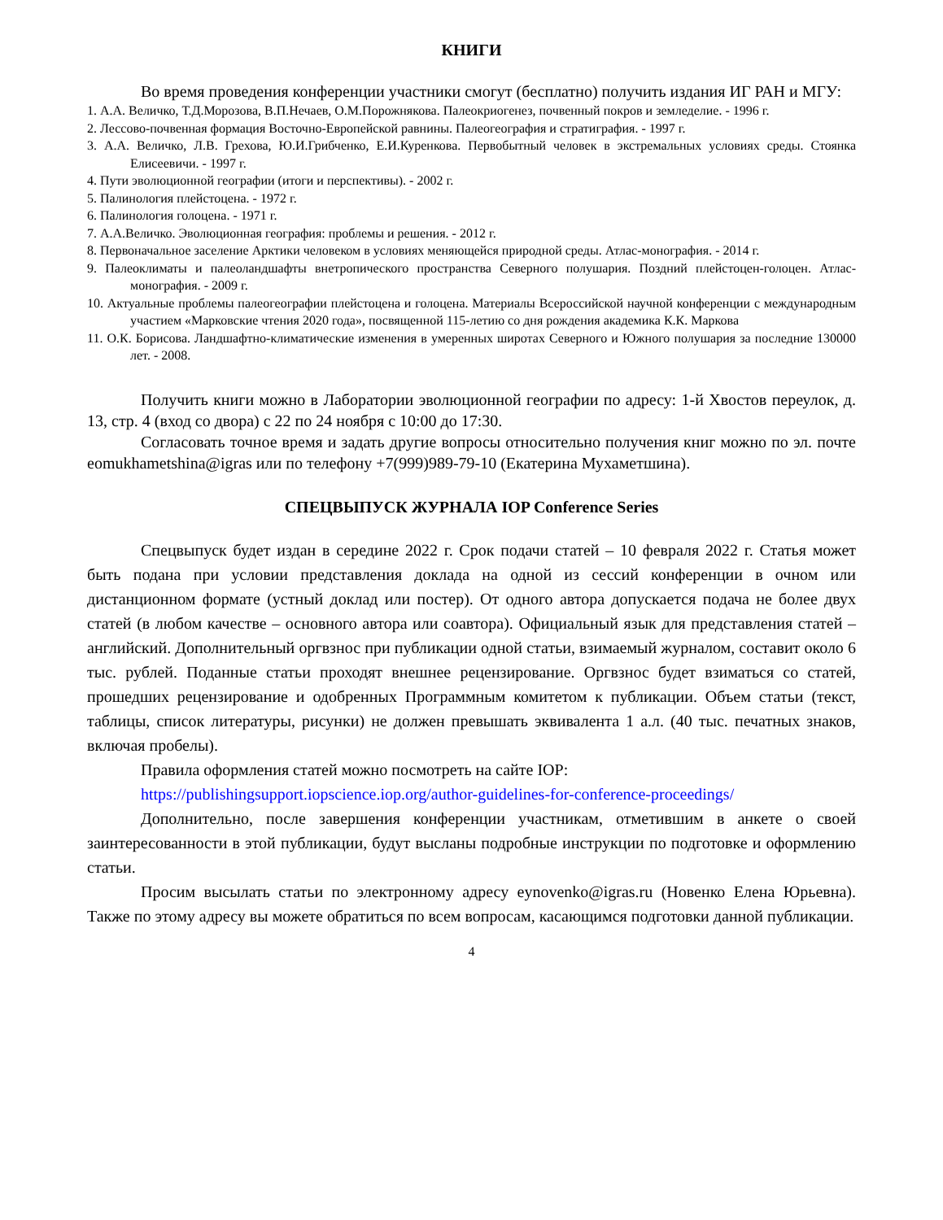КНИГИ
Во время проведения конференции участники смогут (бесплатно) получить издания ИГ РАН и МГУ:
1. А.А. Величко, Т.Д.Морозова, В.П.Нечаев, О.М.Порожнякова. Палеокриогенез, почвенный покров и земледелие. - 1996 г.
2. Лессово-почвенная формация Восточно-Европейской равнины. Палеогеография и стратиграфия. - 1997 г.
3. А.А. Величко, Л.В. Грехова, Ю.И.Грибченко, Е.И.Куренкова. Первобытный человек в экстремальных условиях среды. Стоянка Елисеевичи. - 1997 г.
4. Пути эволюционной географии (итоги и перспективы). - 2002 г.
5. Палинология плейстоцена. - 1972 г.
6. Палинология голоцена. - 1971 г.
7. А.А.Величко. Эволюционная география: проблемы и решения. - 2012 г.
8. Первоначальное заселение Арктики человеком в условиях меняющейся природной среды. Атлас-монография. - 2014 г.
9. Палеоклиматы и палеоландшафты внетропического пространства Северного полушария. Поздний плейстоцен-голоцен. Атлас-монография. - 2009 г.
10. Актуальные проблемы палеогеографии плейстоцена и голоцена. Материалы Всероссийской научной конференции с международным участием «Марковские чтения 2020 года», посвященной 115-летию со дня рождения академика К.К. Маркова
11. О.К. Борисова. Ландшафтно-климатические изменения в умеренных широтах Северного и Южного полушария за последние 130000 лет. - 2008.
Получить книги можно в Лаборатории эволюционной географии по адресу: 1-й Хвостов переулок, д. 13, стр. 4 (вход со двора) с 22 по 24 ноября с 10:00 до 17:30.
Согласовать точное время и задать другие вопросы относительно получения книг можно по эл. почте eomukhametshina@igras или по телефону +7(999)989-79-10 (Екатерина Мухаметшина).
СПЕЦВЫПУСК ЖУРНАЛА IOP Conference Series
Спецвыпуск будет издан в середине 2022 г. Срок подачи статей – 10 февраля 2022 г. Статья может быть подана при условии представления доклада на одной из сессий конференции в очном или дистанционном формате (устный доклад или постер). От одного автора допускается подача не более двух статей (в любом качестве – основного автора или соавтора). Официальный язык для представления статей – английский. Дополнительный оргвзнос при публикации одной статьи, взимаемый журналом, составит около 6 тыс. рублей. Поданные статьи проходят внешнее рецензирование. Оргвзнос будет взиматься со статей, прошедших рецензирование и одобренных Программным комитетом к публикации. Объем статьи (текст, таблицы, список литературы, рисунки) не должен превышать эквивалента 1 а.л. (40 тыс. печатных знаков, включая пробелы).
Правила оформления статей можно посмотреть на сайте IOP:
https://publishingsupport.iopscience.iop.org/author-guidelines-for-conference-proceedings/
Дополнительно, после завершения конференции участникам, отметившим в анкете о своей заинтересованности в этой публикации, будут высланы подробные инструкции по подготовке и оформлению статьи.
Просим высылать статьи по электронному адресу eynovenko@igras.ru (Новенко Елена Юрьевна). Также по этому адресу вы можете обратиться по всем вопросам, касающимся подготовки данной публикации.
4